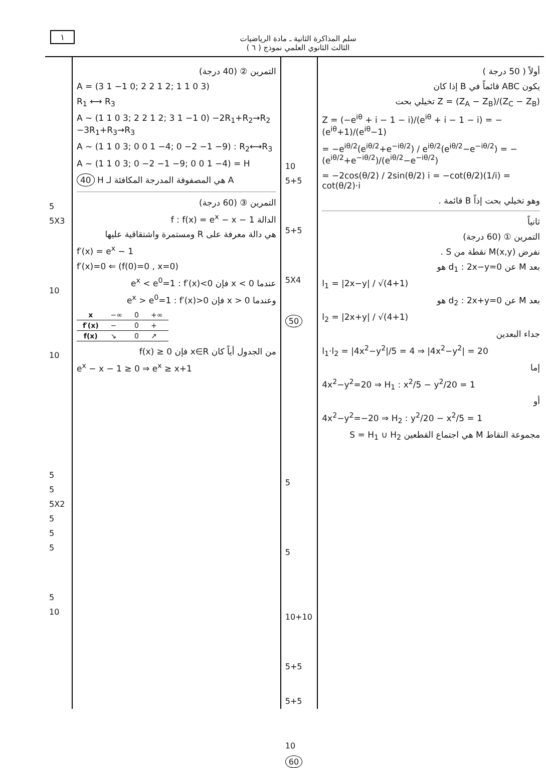١
سلم المذاكرة الثانية ـ مادة الرياضيات
الثالث الثانوي العلمي نموذج ( ٦ )
5
5X3
10
10
5
5
5X2
5
5
5
5
10
التمرين ② (40 درجة)
A = (3 1 −1 0; 2 2 1 2; 1 1 0 3)
R<sub>1</sub> ⟷ R<sub>3</sub>
A ~ (1 1 0 3; 2 2 1 2; 3 1 −1 0) −2R<sub>1</sub>+R<sub>2</sub>→R<sub>2</sub> −3R<sub>1</sub>+R<sub>3</sub>→R<sub>3</sub>
A ~ (1 1 0 3; 0 0 1 −4; 0 −2 −1 −9) : R<sub>2</sub>⟷R<sub>3</sub>
A ~ (1 1 0 3; 0 −2 −1 −9; 0 0 1 −4) = H
40 H هي المصفوفة المدرجة المكافئة لـ A
التمرين ③ (60 درجة)
الدالة f : f(x) = e<sup>x</sup> − x − 1
هي دالة معرفة على R ومستمرة واشتقاقية عليها
f′(x) = e<sup>x</sup> − 1
f′(x)=0 ⇐ (f(0)=0 , x=0)
عندما x < 0 فإن e<sup>x</sup> < e<sup>0</sup>=1 : f′(x)<0
وعندما x > 0 فإن e<sup>x</sup> > e<sup>0</sup>=1 : f′(x)>0
| x | −∞ | 0 | +∞ |
| f′(x) | − | 0 | + |
| f(x) | ↘ | 0 | ↗ |
من الجدول أياً كان x∈R فإن f(x) ≥ 0
e<sup>x</sup> − x − 1 ≥ 0 ⇒ e<sup>x</sup> ≥ x+1
10
5+5
5+5
5X4
50
5
5
10+10
5+5
5+5
10
60
أولاً ( 50 درجة )
يكون ABC قائماً في B إذا كان
Z = (Z<sub>A</sub> − Z<sub>B</sub>)/(Z<sub>C</sub> − Z<sub>B</sub>) تخيلي بحت
Z = (−e<sup>iθ</sup> + i − 1 − i)/(e<sup>iθ</sup> + i − 1 − i) = −(e<sup>iθ</sup>+1)/(e<sup>iθ</sup>−1)
= −e<sup>iθ/2</sup>(e<sup>iθ/2</sup>+e<sup>−iθ/2</sup>) / e<sup>iθ/2</sup>(e<sup>iθ/2</sup>−e<sup>−iθ/2</sup>) = −(e<sup>iθ/2</sup>+e<sup>−iθ/2</sup>)/(e<sup>iθ/2</sup>−e<sup>−iθ/2</sup>)
= −2cos(θ/2) / 2sin(θ/2) i = −cot(θ/2)(1/i) = cot(θ/2)·i
وهو تخيلي بحت إذاً B قائمة .
ثانياً
التمرين ① (60 درجة)
نفرض M(x,y) نقطة من S .
بعد M عن d<sub>1</sub> : 2x−y=0 هو
l<sub>1</sub> = |2x−y| / √(4+1)
بعد M عن d<sub>2</sub> : 2x+y=0 هو
l<sub>2</sub> = |2x+y| / √(4+1)
جداء البعدين
l<sub>1</sub>·l<sub>2</sub> = |4x<sup>2</sup>−y<sup>2</sup>|/5 = 4 ⇒ |4x<sup>2</sup>−y<sup>2</sup>| = 20
إما
4x<sup>2</sup>−y<sup>2</sup>=20 ⇒ H<sub>1</sub> : x<sup>2</sup>/5 − y<sup>2</sup>/20 = 1
أو
4x<sup>2</sup>−y<sup>2</sup>=−20 ⇒ H<sub>2</sub> : y<sup>2</sup>/20 − x<sup>2</sup>/5 = 1
مجموعة النقاط M هي اجتماع القطعين S = H<sub>1</sub> ∪ H<sub>2</sub>